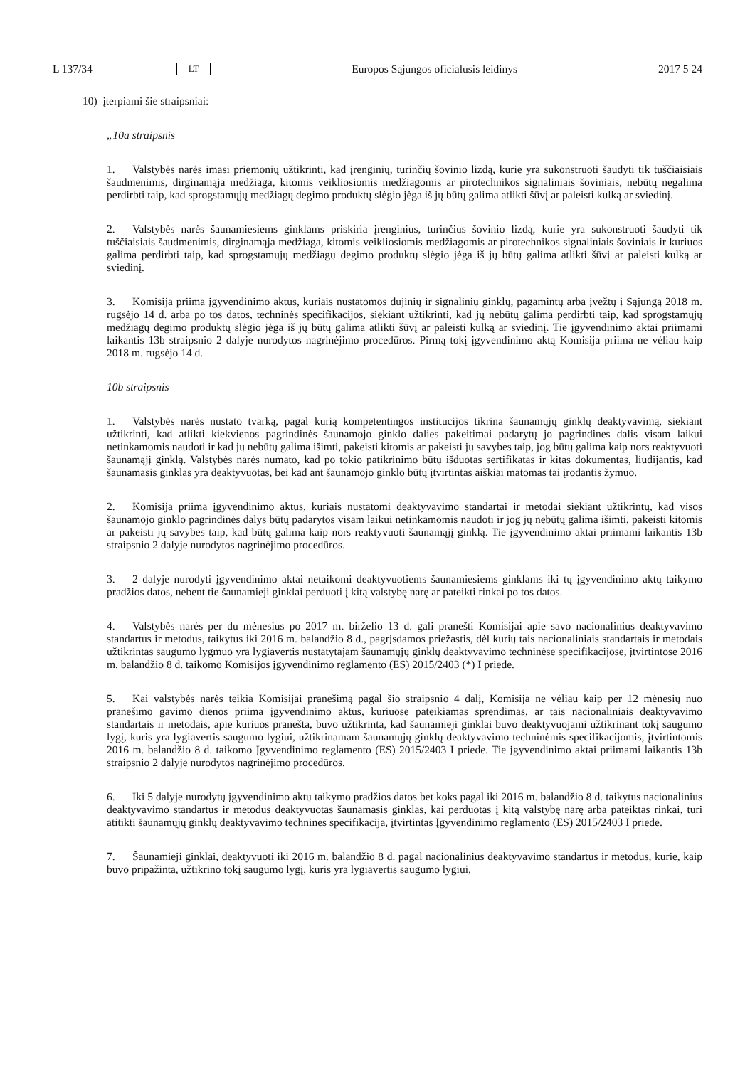L 137/34 LT Europos Sąjungos oficialusis leidinys 2017 5 24
10) įterpiami šie straipsniai:
„10a straipsnis
1. Valstybės narės imasi priemonių užtikrinti, kad įrenginių, turinčių šovinio lizdą, kurie yra sukonstruoti šaudyti tik tuščiaisiais šaudmenimis, dirginamąja medžiaga, kitomis veikliosiomis medžiagomis ar pirotechnikos signaliniais šoviniais, nebūtų negalima perdirbti taip, kad sprogstamųjų medžiagų degimo produktų slėgio jėga iš jų būtų galima atlikti šūvį ar paleisti kulką ar sviedinį.
2. Valstybės narės šaunamiesiems ginklams priskiria įrenginius, turinčius šovinio lizdą, kurie yra sukonstruoti šaudyti tik tuščiaisiais šaudmenimis, dirginamąja medžiaga, kitomis veikliosiomis medžiagomis ar pirotechnikos signaliniais šoviniais ir kuriuos galima perdirbti taip, kad sprogstamųjų medžiagų degimo produktų slėgio jėga iš jų būtų galima atlikti šūvį ar paleisti kulką ar sviedinį.
3. Komisija priima įgyvendinimo aktus, kuriais nustatomos dujinių ir signalinių ginklų, pagamintų arba įvežtų į Sąjungą 2018 m. rugsėjo 14 d. arba po tos datos, techninės specifikacijos, siekiant užtikrinti, kad jų nebūtų galima perdirbti taip, kad sprogstamųjų medžiagų degimo produktų slėgio jėga iš jų būtų galima atlikti šūvį ar paleisti kulką ar sviedinį. Tie įgyvendinimo aktai priimami laikantis 13b straipsnio 2 dalyje nurodytos nagrinėjimo procedūros. Pirmą tokį įgyvendinimo aktą Komisija priima ne vėliau kaip 2018 m. rugsėjo 14 d.
10b straipsnis
1. Valstybės narės nustato tvarką, pagal kurią kompetentingos institucijos tikrina šaunamųjų ginklų deaktyvavimą, siekiant užtikrinti, kad atlikti kiekvienos pagrindinės šaunamojo ginklo dalies pakeitimai padarytų jo pagrindines dalis visam laikui netinkamomis naudoti ir kad jų nebūtų galima išimti, pakeisti kitomis ar pakeisti jų savybes taip, jog būtų galima kaip nors reaktyvuoti šaunamąjį ginklą. Valstybės narės numato, kad po tokio patikrinimo būtų išduotas sertifikatas ir kitas dokumentas, liudijantis, kad šaunamasis ginklas yra deaktyvuotas, bei kad ant šaunamojo ginklo būtų įtvirtintas aiškiai matomas tai įrodantis žymuo.
2. Komisija priima įgyvendinimo aktus, kuriais nustatomi deaktyvavimo standartai ir metodai siekiant užtikrintų, kad visos šaunamojo ginklo pagrindinės dalys būtų padarytos visam laikui netinkamomis naudoti ir jog jų nebūtų galima išimti, pakeisti kitomis ar pakeisti jų savybes taip, kad būtų galima kaip nors reaktyvuoti šaunamąjį ginklą. Tie įgyvendinimo aktai priimami laikantis 13b straipsnio 2 dalyje nurodytos nagrinėjimo procedūros.
3. 2 dalyje nurodyti įgyvendinimo aktai netaikomi deaktyvuotiems šaunamiesiems ginklams iki tų įgyvendinimo aktų taikymo pradžios datos, nebent tie šaunamieji ginklai perduoti į kitą valstybę narę ar pateikti rinkai po tos datos.
4. Valstybės narės per du mėnesius po 2017 m. birželio 13 d. gali pranešti Komisijai apie savo nacionalinius deaktyvavimo standartus ir metodus, taikytus iki 2016 m. balandžio 8 d., pagrįsdamos priežastis, dėl kurių tais nacionaliniais standartais ir metodais užtikrintas saugumo lygmuo yra lygiavertis nustatytajam šaunamųjų ginklų deaktyvavimo techninėse specifikacijose, įtvirtintose 2016 m. balandžio 8 d. taikomo Komisijos įgyvendinimo reglamento (ES) 2015/2403 (*) I priede.
5. Kai valstybės narės teikia Komisijai pranešimą pagal šio straipsnio 4 dalį, Komisija ne vėliau kaip per 12 mėnesių nuo pranešimo gavimo dienos priima įgyvendinimo aktus, kuriuose pateikiamas sprendimas, ar tais nacionaliniais deaktyvavimo standartais ir metodais, apie kuriuos pranešta, buvo užtikrinta, kad šaunamieji ginklai buvo deaktyvuojami užtikrinant tokį saugumo lygį, kuris yra lygiavertis saugumo lygiui, užtikrinamam šaunamųjų ginklų deaktyvavimo techninėmis specifikacijomis, įtvirtintomis 2016 m. balandžio 8 d. taikomo Įgyvendinimo reglamento (ES) 2015/2403 I priede. Tie įgyvendinimo aktai priimami laikantis 13b straipsnio 2 dalyje nurodytos nagrinėjimo procedūros.
6. Iki 5 dalyje nurodytų įgyvendinimo aktų taikymo pradžios datos bet koks pagal iki 2016 m. balandžio 8 d. taikytus nacionalinius deaktyvavimo standartus ir metodus deaktyvuotas šaunamasis ginklas, kai perduotas į kitą valstybę narę arba pateiktas rinkai, turi atitikti šaunamųjų ginklų deaktyvavimo technines specifikacija, įtvirtintas Įgyvendinimo reglamento (ES) 2015/2403 I priede.
7. Šaunamieji ginklai, deaktyvuoti iki 2016 m. balandžio 8 d. pagal nacionalinius deaktyvavimo standartus ir metodus, kurie, kaip buvo pripažinta, užtikrino tokį saugumo lygį, kuris yra lygiavertis saugumo lygiui,